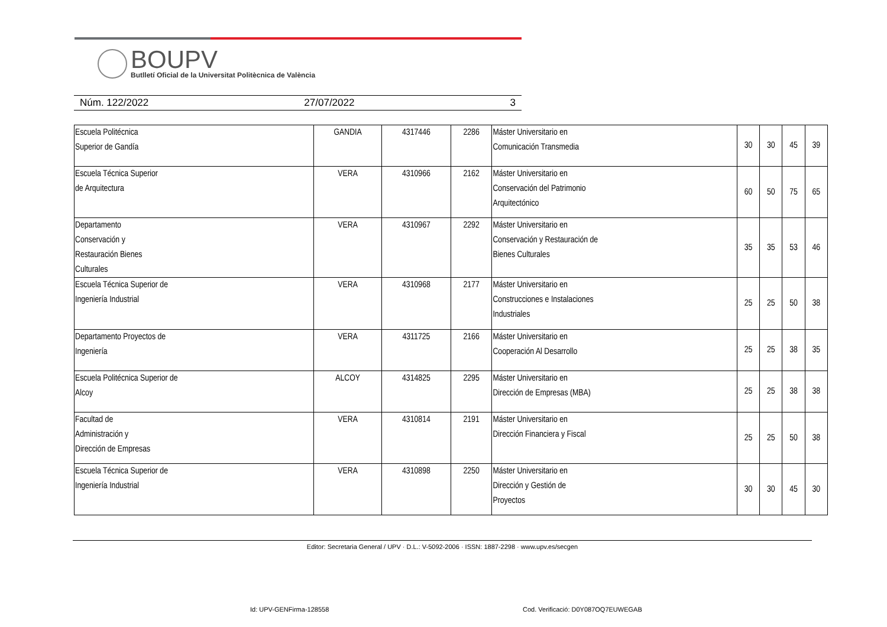BOUPV
Butlletí Oficial de la Universitat Politècnica de València
Núm. 122/2022 27/07/2022 3
| Escuela Politécnica Superior de Gandía | GANDIA | 4317446 | 2286 | Máster Universitario en Comunicación Transmedia | 30 | 30 | 45 | 39 |
| Escuela Técnica Superior de Arquitectura | VERA | 4310966 | 2162 | Máster Universitario en Conservación del Patrimonio Arquitectónico | 60 | 50 | 75 | 65 |
| Departamento Conservación y Restauración Bienes Culturales | VERA | 4310967 | 2292 | Máster Universitario en Conservación y Restauración de Bienes Culturales | 35 | 35 | 53 | 46 |
| Escuela Técnica Superior de Ingeniería Industrial | VERA | 4310968 | 2177 | Máster Universitario en Construcciones e Instalaciones Industriales | 25 | 25 | 50 | 38 |
| Departamento Proyectos de Ingeniería | VERA | 4311725 | 2166 | Máster Universitario en Cooperación Al Desarrollo | 25 | 25 | 38 | 35 |
| Escuela Politécnica Superior de Alcoy | ALCOY | 4314825 | 2295 | Máster Universitario en Dirección de Empresas (MBA) | 25 | 25 | 38 | 38 |
| Facultad de Administración y Dirección de Empresas | VERA | 4310814 | 2191 | Máster Universitario en Dirección Financiera y Fiscal | 25 | 25 | 50 | 38 |
| Escuela Técnica Superior de Ingeniería Industrial | VERA | 4310898 | 2250 | Máster Universitario en Dirección y Gestión de Proyectos | 30 | 30 | 45 | 30 |
Editor: Secretaria General / UPV · D.L.: V-5092-2006 · ISSN: 1887-2298 · www.upv.es/secgen
Id: UPV-GENFirma-128558
Cod. Verificació: D0Y087OQ7EUWEGAB